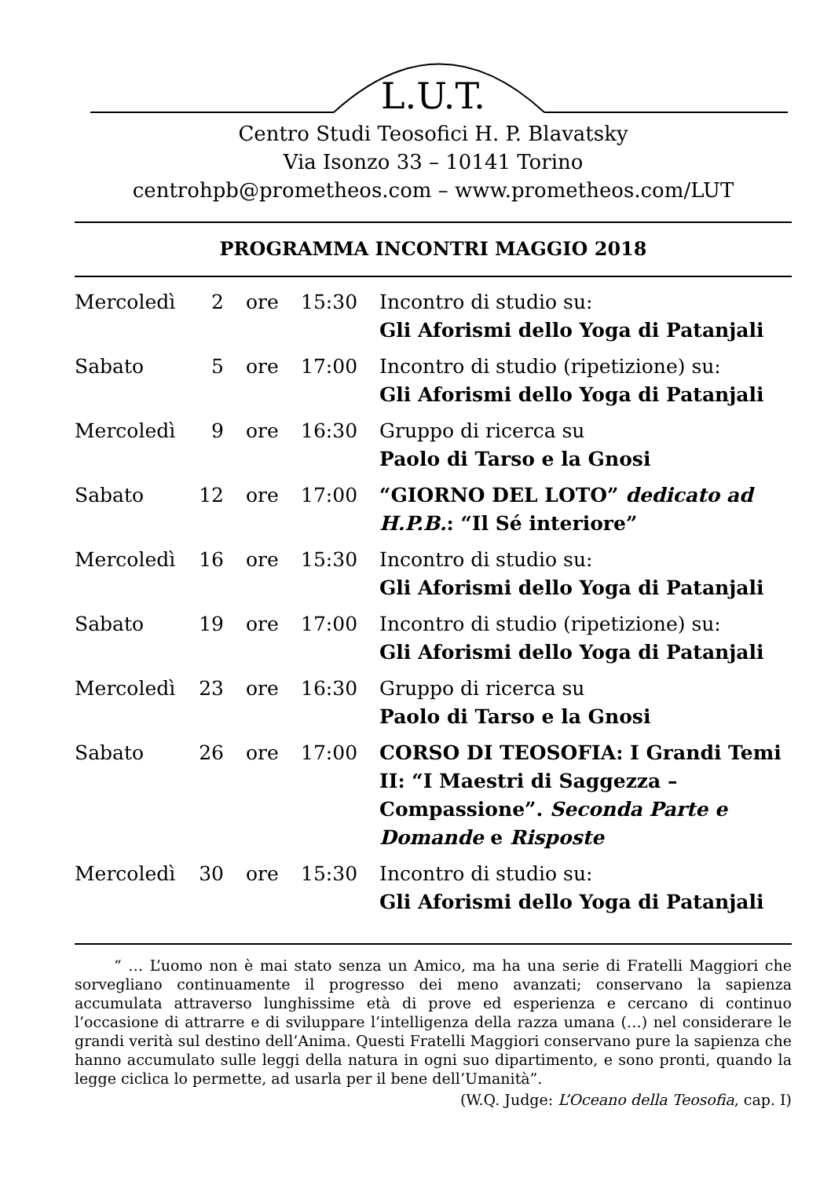L.U.T.
Centro Studi Teosofici H. P. Blavatsky
Via Isonzo 33 – 10141 Torino
centrohpb@prometheos.com – www.prometheos.com/LUT
PROGRAMMA INCONTRI MAGGIO 2018
| Mercoledì | 2 | ore | 15:30 | Incontro di studio su: Gli Aforismi dello Yoga di Patanjali |
| Sabato | 5 | ore | 17:00 | Incontro di studio (ripetizione) su: Gli Aforismi dello Yoga di Patanjali |
| Mercoledì | 9 | ore | 16:30 | Gruppo di ricerca su Paolo di Tarso e la Gnosi |
| Sabato | 12 | ore | 17:00 | “GIORNO DEL LOTO” dedicato ad H.P.B. : “Il Sé interiore” |
| Mercoledì | 16 | ore | 15:30 | Incontro di studio su: Gli Aforismi dello Yoga di Patanjali |
| Sabato | 19 | ore | 17:00 | Incontro di studio (ripetizione) su: Gli Aforismi dello Yoga di Patanjali |
| Mercoledì | 23 | ore | 16:30 | Gruppo di ricerca su Paolo di Tarso e la Gnosi |
| Sabato | 26 | ore | 17:00 | CORSO DI TEOSOFIA: I Grandi Temi II: “I Maestri di Saggezza – Compassione”. Seconda Parte e Domande e Risposte |
| Mercoledì | 30 | ore | 15:30 | Incontro di studio su: Gli Aforismi dello Yoga di Patanjali |
“ … L’uomo non è mai stato senza un Amico, ma ha una serie di Fratelli Maggiori che sorvegliano continuamente il progresso dei meno avanzati; conservano la sapienza accumulata attraverso lunghissime età di prove ed esperienza e cercano di continuo l’occasione di attrarre e di sviluppare l’intelligenza della razza umana (…) nel considerare le grandi verità sul destino dell’Anima. Questi Fratelli Maggiori conservano pure la sapienza che hanno accumulato sulle leggi della natura in ogni suo dipartimento, e sono pronti, quando la legge ciclica lo permette, ad usarla per il bene dell’Umanità”.
(W.Q. Judge: L’Oceano della Teosofia, cap. I)